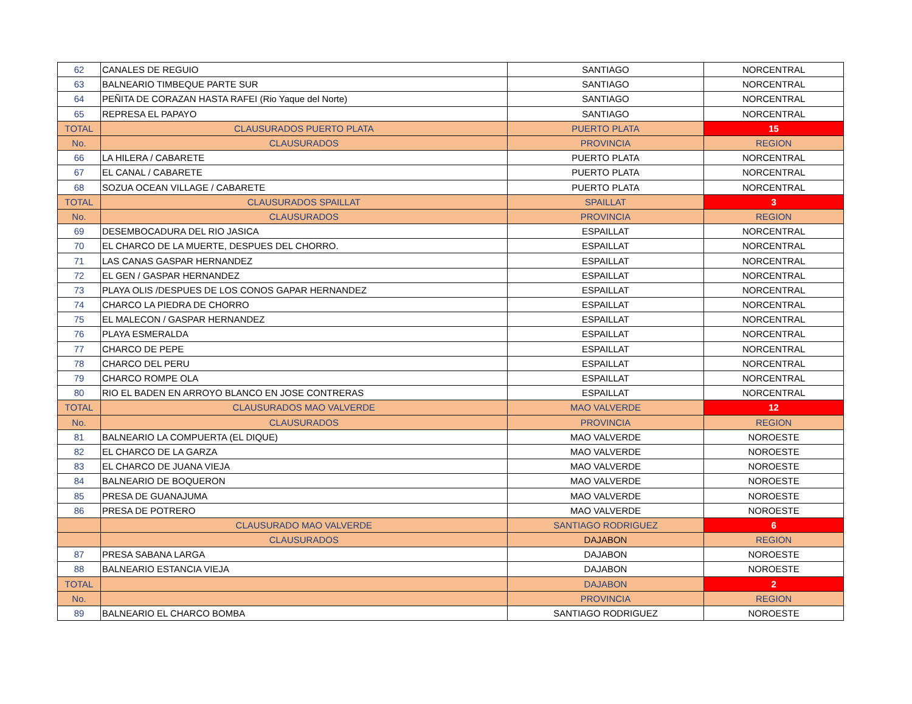| 62 | CANALES DE REGUIO | SANTIAGO | NORCENTRAL |
| 63 | BALNEARIO TIMBEQUE PARTE SUR | SANTIAGO | NORCENTRAL |
| 64 | PEÑITA DE CORAZAN HASTA RAFEI (Rio Yaque del Norte) | SANTIAGO | NORCENTRAL |
| 65 | REPRESA EL PAPAYO | SANTIAGO | NORCENTRAL |
| TOTAL | CLAUSURADOS PUERTO PLATA | PUERTO PLATA | 15 |
| No. | CLAUSURADOS | PROVINCIA | REGION |
| 66 | LA HILERA / CABARETE | PUERTO PLATA | NORCENTRAL |
| 67 | EL CANAL / CABARETE | PUERTO PLATA | NORCENTRAL |
| 68 | SOZUA OCEAN VILLAGE / CABARETE | PUERTO PLATA | NORCENTRAL |
| TOTAL | CLAUSURADOS SPAILLAT | SPAILLAT | 3 |
| No. | CLAUSURADOS | PROVINCIA | REGION |
| 69 | DESEMBOCADURA DEL RIO JASICA | ESPAILLAT | NORCENTRAL |
| 70 | EL CHARCO DE LA MUERTE, DESPUES DEL CHORRO. | ESPAILLAT | NORCENTRAL |
| 71 | LAS CANAS GASPAR HERNANDEZ | ESPAILLAT | NORCENTRAL |
| 72 | EL GEN / GASPAR HERNANDEZ | ESPAILLAT | NORCENTRAL |
| 73 | PLAYA OLIS /DESPUES DE LOS CONOS GAPAR HERNANDEZ | ESPAILLAT | NORCENTRAL |
| 74 | CHARCO LA PIEDRA DE CHORRO | ESPAILLAT | NORCENTRAL |
| 75 | EL MALECON / GASPAR HERNANDEZ | ESPAILLAT | NORCENTRAL |
| 76 | PLAYA ESMERALDA | ESPAILLAT | NORCENTRAL |
| 77 | CHARCO DE PEPE | ESPAILLAT | NORCENTRAL |
| 78 | CHARCO DEL PERU | ESPAILLAT | NORCENTRAL |
| 79 | CHARCO ROMPE OLA | ESPAILLAT | NORCENTRAL |
| 80 | RIO EL BADEN EN ARROYO BLANCO EN JOSE CONTRERAS | ESPAILLAT | NORCENTRAL |
| TOTAL | CLAUSURADOS MAO VALVERDE | MAO VALVERDE | 12 |
| No. | CLAUSURADOS | PROVINCIA | REGION |
| 81 | BALNEARIO LA COMPUERTA (EL DIQUE) | MAO VALVERDE | NOROESTE |
| 82 | EL CHARCO DE LA GARZA | MAO VALVERDE | NOROESTE |
| 83 | EL CHARCO DE JUANA VIEJA | MAO VALVERDE | NOROESTE |
| 84 | BALNEARIO DE BOQUERON | MAO VALVERDE | NOROESTE |
| 85 | PRESA DE GUANAJUMA | MAO VALVERDE | NOROESTE |
| 86 | PRESA DE POTRERO | MAO VALVERDE | NOROESTE |
| | CLAUSURADO MAO VALVERDE | SANTIAGO RODRIGUEZ | 6 |
| | CLAUSURADOS | DAJABON | REGION |
| 87 | PRESA SABANA LARGA | DAJABON | NOROESTE |
| 88 | BALNEARIO ESTANCIA VIEJA | DAJABON | NOROESTE |
| TOTAL | | DAJABON | 2 |
| No. | | PROVINCIA | REGION |
| 89 | BALNEARIO EL CHARCO BOMBA | SANTIAGO RODRIGUEZ | NOROESTE |